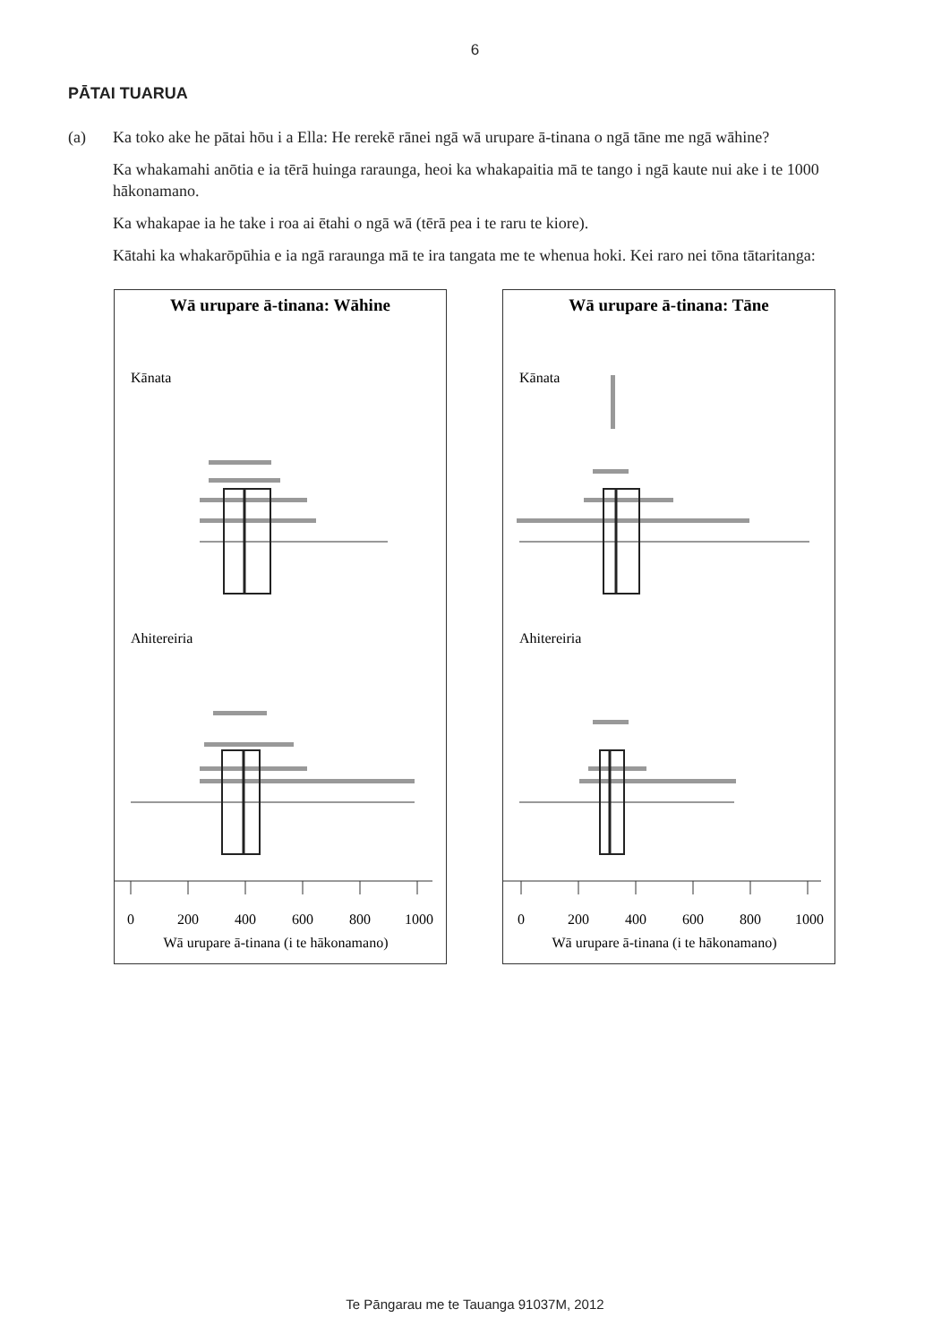6
PĀTAI TUARUA
(a) Ka toko ake he pātai hōu i a Ella: He rerekē rānei ngā wā urupare ā-tinana o ngā tāne me ngā wāhine?
Ka whakamahi anōtia e ia tērā huinga raraunga, heoi ka whakapaitia mā te tango i ngā kaute nui ake i te 1000 hākonamano.
Ka whakapae ia he take i roa ai ētahi o ngā wā (tērā pea i te raru te kiore).
Kātahi ka whakarōpūhia e ia ngā raraunga mā te ira tangata me te whenua hoki. Kei raro nei tōna tātaritanga:
Wā urupare ā-tinana: Wāhine
Kānata
Ahitereiria
0
200
400
600
800
1000
Wā urupare ā-tinana (i te hākonamano)
Wā urupare ā-tinana: Tāne
Kānata
Ahitereiria
0
200
400
600
800
1000
Wā urupare ā-tinana (i te hākonamano)
Te Pāngarau me te Tauanga 91037M, 2012